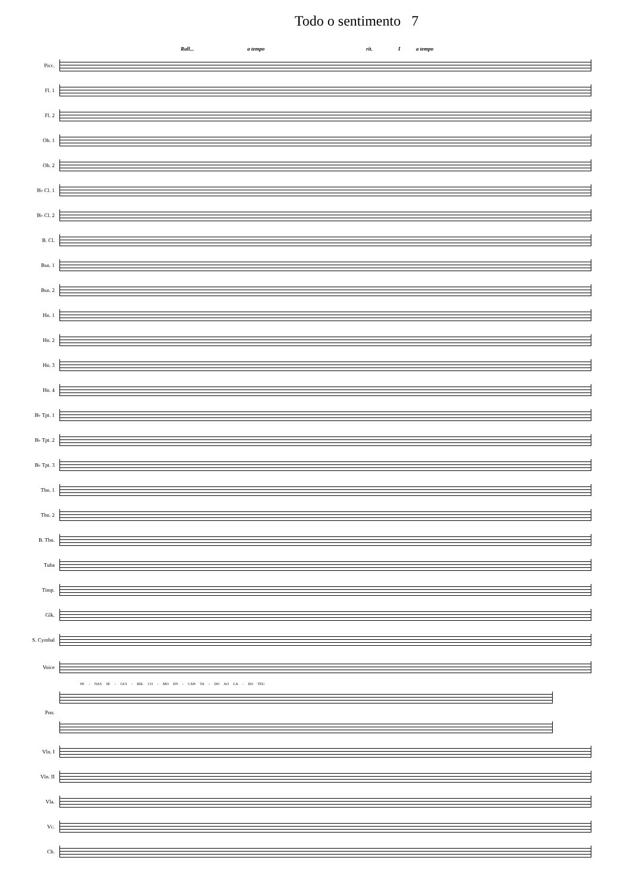Todo o sentimento 7
Rall... a tempo rit. I a tempo
Picc.
Fl. 1
Fl. 2
Ob. 1
Ob. 2
B♭ Cl. 1
B♭ Cl. 2
B. Cl.
Bsn. 1
Bsn. 2
Hn. 1
Hn. 2
Hn. 3
Hn. 4
B♭ Tpt. 1
B♭ Tpt. 2
B♭ Tpt. 3
Tbn. 1
Tbn. 2
B. Tbn.
Tuba
Timp.
Glk.
S. Cymbal
Voice
PE - NAS SE - GUI - REL CO - MO EN - CAN TA - DO AO LA - DO TEU.
Pno.
Vln. I
Vln. II
Vla.
Vc.
Cb.